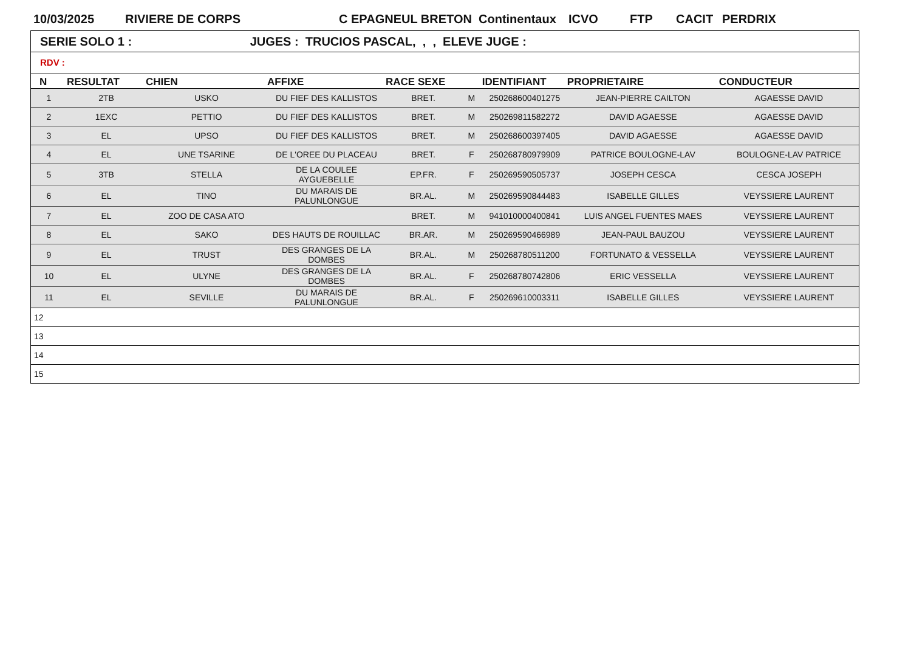10/03/2025 RIVIERE DE CORPS C EPAGNEUL BRETON Continentaux ICVO FTP CACIT PERDRIX
SERIE SOLO 1 : JUGES : TRUCIOS PASCAL, , , ELEVE JUGE :
RDV :
| N | RESULTAT | CHIEN | AFFIXE | RACE SEXE | | IDENTIFIANT | PROPRIETAIRE | CONDUCTEUR |
| --- | --- | --- | --- | --- | --- | --- | --- | --- |
| 1 | 2TB | USKO | DU FIEF DES KALLISTOS | BRET. | M | 250268600401275 | JEAN-PIERRE CAILTON | AGAESSE DAVID |
| 2 | 1EXC | PETTIO | DU FIEF DES KALLISTOS | BRET. | M | 250269811582272 | DAVID AGAESSE | AGAESSE DAVID |
| 3 | EL | UPSO | DU FIEF DES KALLISTOS | BRET. | M | 250268600397405 | DAVID AGAESSE | AGAESSE DAVID |
| 4 | EL | UNE TSARINE | DE L'OREE DU PLACEAU | BRET. | F | 250268780979909 | PATRICE BOULOGNE-LAV | BOULOGNE-LAV PATRICE |
| 5 | 3TB | STELLA | DE LA COULEE AYGUEBELLE | EP.FR. | F | 250269590505737 | JOSEPH CESCA | CESCA JOSEPH |
| 6 | EL | TINO | DU MARAIS DE PALUNLONGUE | BR.AL. | M | 250269590844483 | ISABELLE GILLES | VEYSSIERE LAURENT |
| 7 | EL | ZOO DE CASA ATO | | BRET. | M | 941010000400841 | LUIS ANGEL FUENTES MAES | VEYSSIERE LAURENT |
| 8 | EL | SAKO | DES HAUTS DE ROUILLAC | BR.AR. | M | 250269590466989 | JEAN-PAUL BAUZOU | VEYSSIERE LAURENT |
| 9 | EL | TRUST | DES GRANGES DE LA DOMBES | BR.AL. | M | 250268780511200 | FORTUNATO & VESSELLA | VEYSSIERE LAURENT |
| 10 | EL | ULYNE | DES GRANGES DE LA DOMBES | BR.AL. | F | 250268780742806 | ERIC VESSELLA | VEYSSIERE LAURENT |
| 11 | EL | SEVILLE | DU MARAIS DE PALUNLONGUE | BR.AL. | F | 250269610003311 | ISABELLE GILLES | VEYSSIERE LAURENT |
| 12 | | | | | | | | |
| 13 | | | | | | | | |
| 14 | | | | | | | | |
| 15 | | | | | | | | |